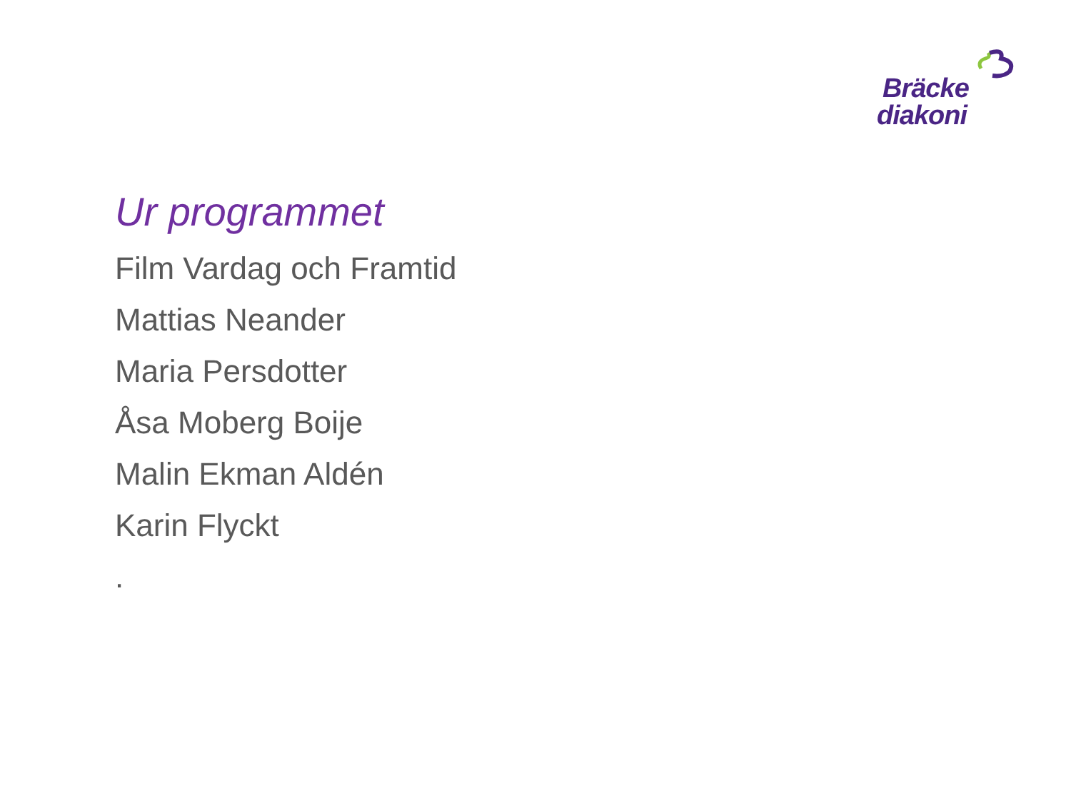Bräcke
diakoni
Ur programmet
Film Vardag och Framtid
Mattias Neander
Maria Persdotter
Åsa Moberg Boije
Malin Ekman Aldén
Karin Flyckt
.